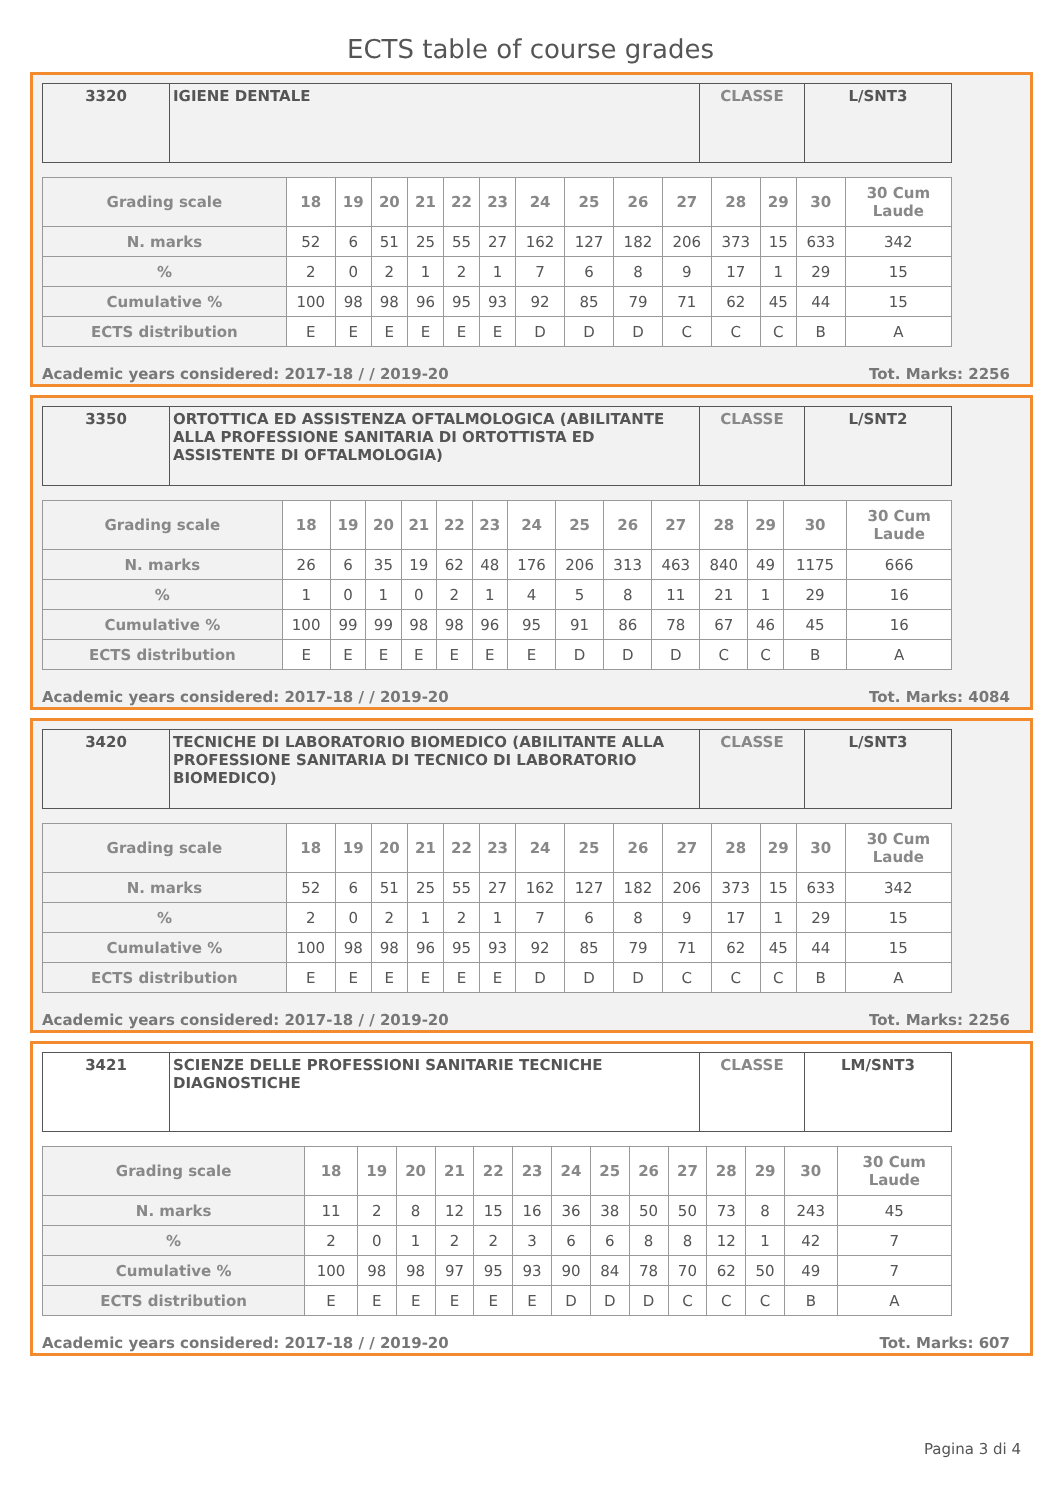ECTS table of course grades
| 3320 | IGIENE DENTALE | CLASSE | L/SNT3 |
| Grading scale | 18 | 19 | 20 | 21 | 22 | 23 | 24 | 25 | 26 | 27 | 28 | 29 | 30 | 30 Cum Laude |
| N. marks | 52 | 6 | 51 | 25 | 55 | 27 | 162 | 127 | 182 | 206 | 373 | 15 | 633 | 342 |
| % | 2 | 0 | 2 | 1 | 2 | 1 | 7 | 6 | 8 | 9 | 17 | 1 | 29 | 15 |
| Cumulative % | 100 | 98 | 98 | 96 | 95 | 93 | 92 | 85 | 79 | 71 | 62 | 45 | 44 | 15 |
| ECTS distribution | E | E | E | E | E | E | D | D | D | C | C | C | B | A |
Academic years considered: 2017-18 / / 2019-20 Tot. Marks: 2256
| 3350 | ORTOTTICA ED ASSISTENZA OFTALMOLOGICA (ABILITANTE ALLA PROFESSIONE SANITARIA DI ORTOTTISTA ED ASSISTENTE DI OFTALMOLOGIA) | CLASSE | L/SNT2 |
| Grading scale | 18 | 19 | 20 | 21 | 22 | 23 | 24 | 25 | 26 | 27 | 28 | 29 | 30 | 30 Cum Laude |
| N. marks | 26 | 6 | 35 | 19 | 62 | 48 | 176 | 206 | 313 | 463 | 840 | 49 | 1175 | 666 |
| % | 1 | 0 | 1 | 0 | 2 | 1 | 4 | 5 | 8 | 11 | 21 | 1 | 29 | 16 |
| Cumulative % | 100 | 99 | 99 | 98 | 98 | 96 | 95 | 91 | 86 | 78 | 67 | 46 | 45 | 16 |
| ECTS distribution | E | E | E | E | E | E | E | D | D | D | C | C | B | A |
Academic years considered: 2017-18 / / 2019-20 Tot. Marks: 4084
| 3420 | TECNICHE DI LABORATORIO BIOMEDICO (ABILITANTE ALLA PROFESSIONE SANITARIA DI TECNICO DI LABORATORIO BIOMEDICO) | CLASSE | L/SNT3 |
| Grading scale | 18 | 19 | 20 | 21 | 22 | 23 | 24 | 25 | 26 | 27 | 28 | 29 | 30 | 30 Cum Laude |
| N. marks | 52 | 6 | 51 | 25 | 55 | 27 | 162 | 127 | 182 | 206 | 373 | 15 | 633 | 342 |
| % | 2 | 0 | 2 | 1 | 2 | 1 | 7 | 6 | 8 | 9 | 17 | 1 | 29 | 15 |
| Cumulative % | 100 | 98 | 98 | 96 | 95 | 93 | 92 | 85 | 79 | 71 | 62 | 45 | 44 | 15 |
| ECTS distribution | E | E | E | E | E | E | D | D | D | C | C | C | B | A |
Academic years considered: 2017-18 / / 2019-20 Tot. Marks: 2256
| 3421 | SCIENZE DELLE PROFESSIONI SANITARIE TECNICHE DIAGNOSTICHE | CLASSE | LM/SNT3 |
| Grading scale | 18 | 19 | 20 | 21 | 22 | 23 | 24 | 25 | 26 | 27 | 28 | 29 | 30 | 30 Cum Laude |
| N. marks | 11 | 2 | 8 | 12 | 15 | 16 | 36 | 38 | 50 | 50 | 73 | 8 | 243 | 45 |
| % | 2 | 0 | 1 | 2 | 2 | 3 | 6 | 6 | 8 | 8 | 12 | 1 | 42 | 7 |
| Cumulative % | 100 | 98 | 98 | 97 | 95 | 93 | 90 | 84 | 78 | 70 | 62 | 50 | 49 | 7 |
| ECTS distribution | E | E | E | E | E | E | D | D | D | C | C | C | B | A |
Academic years considered: 2017-18 / / 2019-20 Tot. Marks: 607
Pagina 3 di 4